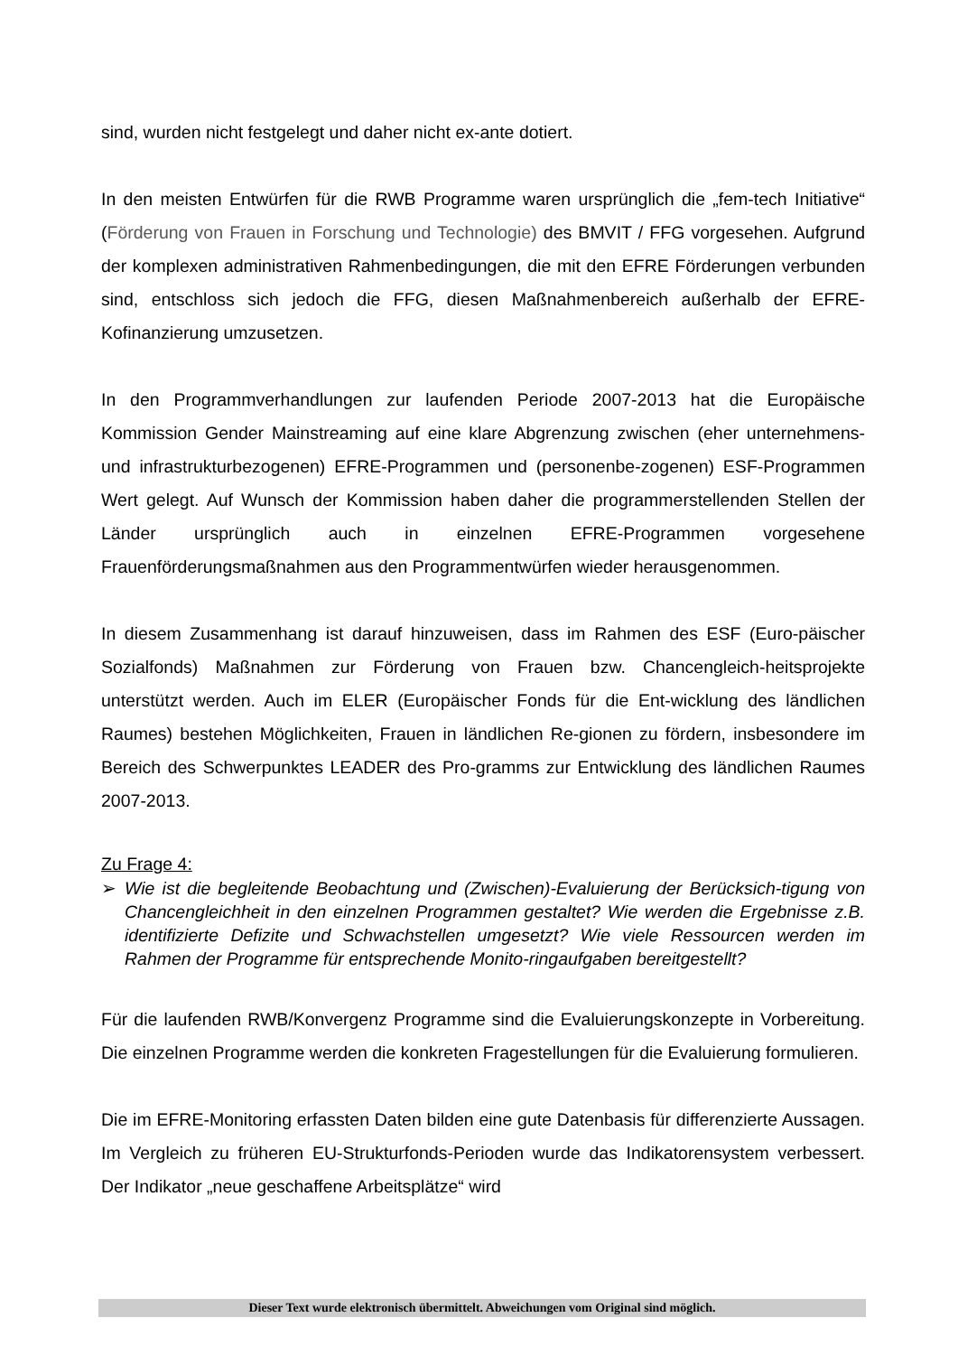sind, wurden nicht festgelegt und daher nicht ex-ante dotiert.
In den meisten Entwürfen für die RWB Programme waren ursprünglich die „fem-tech Initiative“ (Förderung von Frauen in Forschung und Technologie) des BMVIT / FFG vorgesehen. Aufgrund der komplexen administrativen Rahmenbedingungen, die mit den EFRE Förderungen verbunden sind, entschloss sich jedoch die FFG, diesen Maßnahmenbereich außerhalb der EFRE-Kofinanzierung umzusetzen.
In den Programmverhandlungen zur laufenden Periode 2007-2013 hat die Europäische Kommission Gender Mainstreaming auf eine klare Abgrenzung zwischen (eher unternehmens- und infrastrukturbezogenen) EFRE-Programmen und (personenbe-zogenen) ESF-Programmen Wert gelegt. Auf Wunsch der Kommission haben daher die programmerstellenden Stellen der Länder ursprünglich auch in einzelnen EFRE-Programmen vorgesehene Frauenförderungsmaßnahmen aus den Programmentwürfen wieder herausgenommen.
In diesem Zusammenhang ist darauf hinzuweisen, dass im Rahmen des ESF (Euro-päischer Sozialfonds) Maßnahmen zur Förderung von Frauen bzw. Chancengleich-heitsprojekte unterstützt werden. Auch im ELER (Europäischer Fonds für die Ent-wicklung des ländlichen Raumes) bestehen Möglichkeiten, Frauen in ländlichen Re-gionen zu fördern, insbesondere im Bereich des Schwerpunktes LEADER des Pro-gramms zur Entwicklung des ländlichen Raumes 2007-2013.
Zu Frage 4:
➢ Wie ist die begleitende Beobachtung und (Zwischen)-Evaluierung der Berücksich-tigung von Chancengleichheit in den einzelnen Programmen gestaltet? Wie werden die Ergebnisse z.B. identifizierte Defizite und Schwachstellen umgesetzt? Wie viele Ressourcen werden im Rahmen der Programme für entsprechende Monito-ringaufgaben bereitgestellt?
Für die laufenden RWB/Konvergenz Programme sind die Evaluierungskonzepte in Vorbereitung. Die einzelnen Programme werden die konkreten Fragestellungen für die Evaluierung formulieren.
Die im EFRE-Monitoring erfassten Daten bilden eine gute Datenbasis für differenzierte Aussagen. Im Vergleich zu früheren EU-Strukturfonds-Perioden wurde das Indikatorensystem verbessert. Der Indikator „neue geschaffene Arbeitsplätze“ wird
Dieser Text wurde elektronisch übermittelt. Abweichungen vom Original sind möglich.